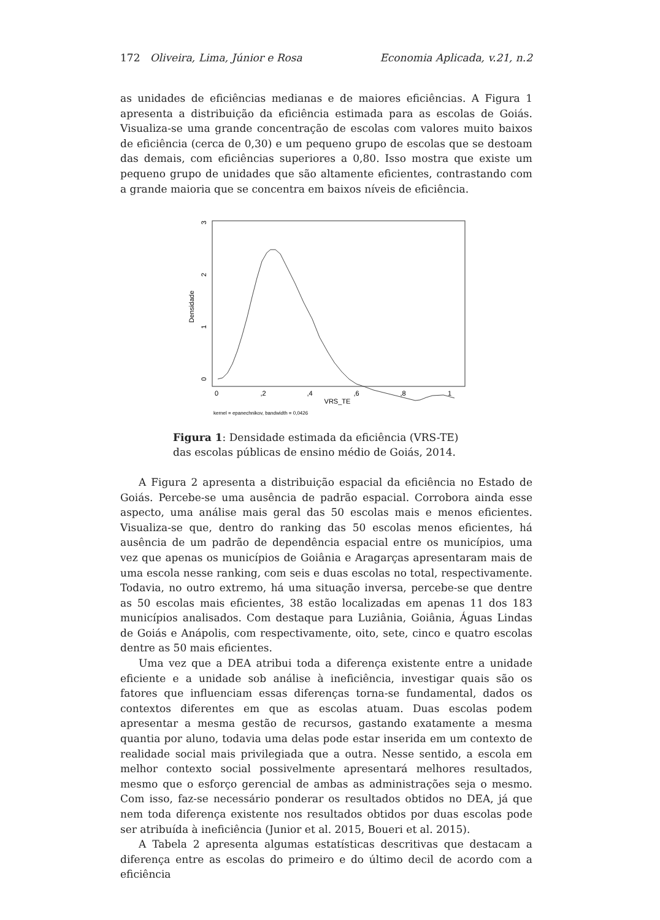172 Oliveira, Lima, Júnior e Rosa Economia Aplicada, v.21, n.2
as unidades de eficiências medianas e de maiores eficiências. A Figura 1 apresenta a distribuição da eficiência estimada para as escolas de Goiás. Visualiza-se uma grande concentração de escolas com valores muito baixos de eficiência (cerca de 0,30) e um pequeno grupo de escolas que se destoam das demais, com eficiências superiores a 0,80. Isso mostra que existe um pequeno grupo de unidades que são altamente eficientes, contrastando com a grande maioria que se concentra em baixos níveis de eficiência.
Densidade
0
1
2
3
0
,2
,4
,6
,8
1
VRS_TE
kernel = epanechnikov, bandwidth = 0,0426
Figura 1: Densidade estimada da eficiência (VRS-TE) das escolas públicas de ensino médio de Goiás, 2014.
A Figura 2 apresenta a distribuição espacial da eficiência no Estado de Goiás. Percebe-se uma ausência de padrão espacial. Corrobora ainda esse aspecto, uma análise mais geral das 50 escolas mais e menos eficientes. Visualiza-se que, dentro do ranking das 50 escolas menos eficientes, há ausência de um padrão de dependência espacial entre os municípios, uma vez que apenas os municípios de Goiânia e Aragarças apresentaram mais de uma escola nesse ranking, com seis e duas escolas no total, respectivamente. Todavia, no outro extremo, há uma situação inversa, percebe-se que dentre as 50 escolas mais eficientes, 38 estão localizadas em apenas 11 dos 183 municípios analisados. Com destaque para Luziânia, Goiânia, Águas Lindas de Goiás e Anápolis, com respectivamente, oito, sete, cinco e quatro escolas dentre as 50 mais eficientes.
Uma vez que a DEA atribui toda a diferença existente entre a unidade eficiente e a unidade sob análise à ineficiência, investigar quais são os fatores que influenciam essas diferenças torna-se fundamental, dados os contextos diferentes em que as escolas atuam. Duas escolas podem apresentar a mesma gestão de recursos, gastando exatamente a mesma quantia por aluno, todavia uma delas pode estar inserida em um contexto de realidade social mais privilegiada que a outra. Nesse sentido, a escola em melhor contexto social possivelmente apresentará melhores resultados, mesmo que o esforço gerencial de ambas as administrações seja o mesmo. Com isso, faz-se necessário ponderar os resultados obtidos no DEA, já que nem toda diferença existente nos resultados obtidos por duas escolas pode ser atribuída à ineficiência (Junior et al. 2015, Boueri et al. 2015).
A Tabela 2 apresenta algumas estatísticas descritivas que destacam a diferença entre as escolas do primeiro e do último decil de acordo com a eficiência